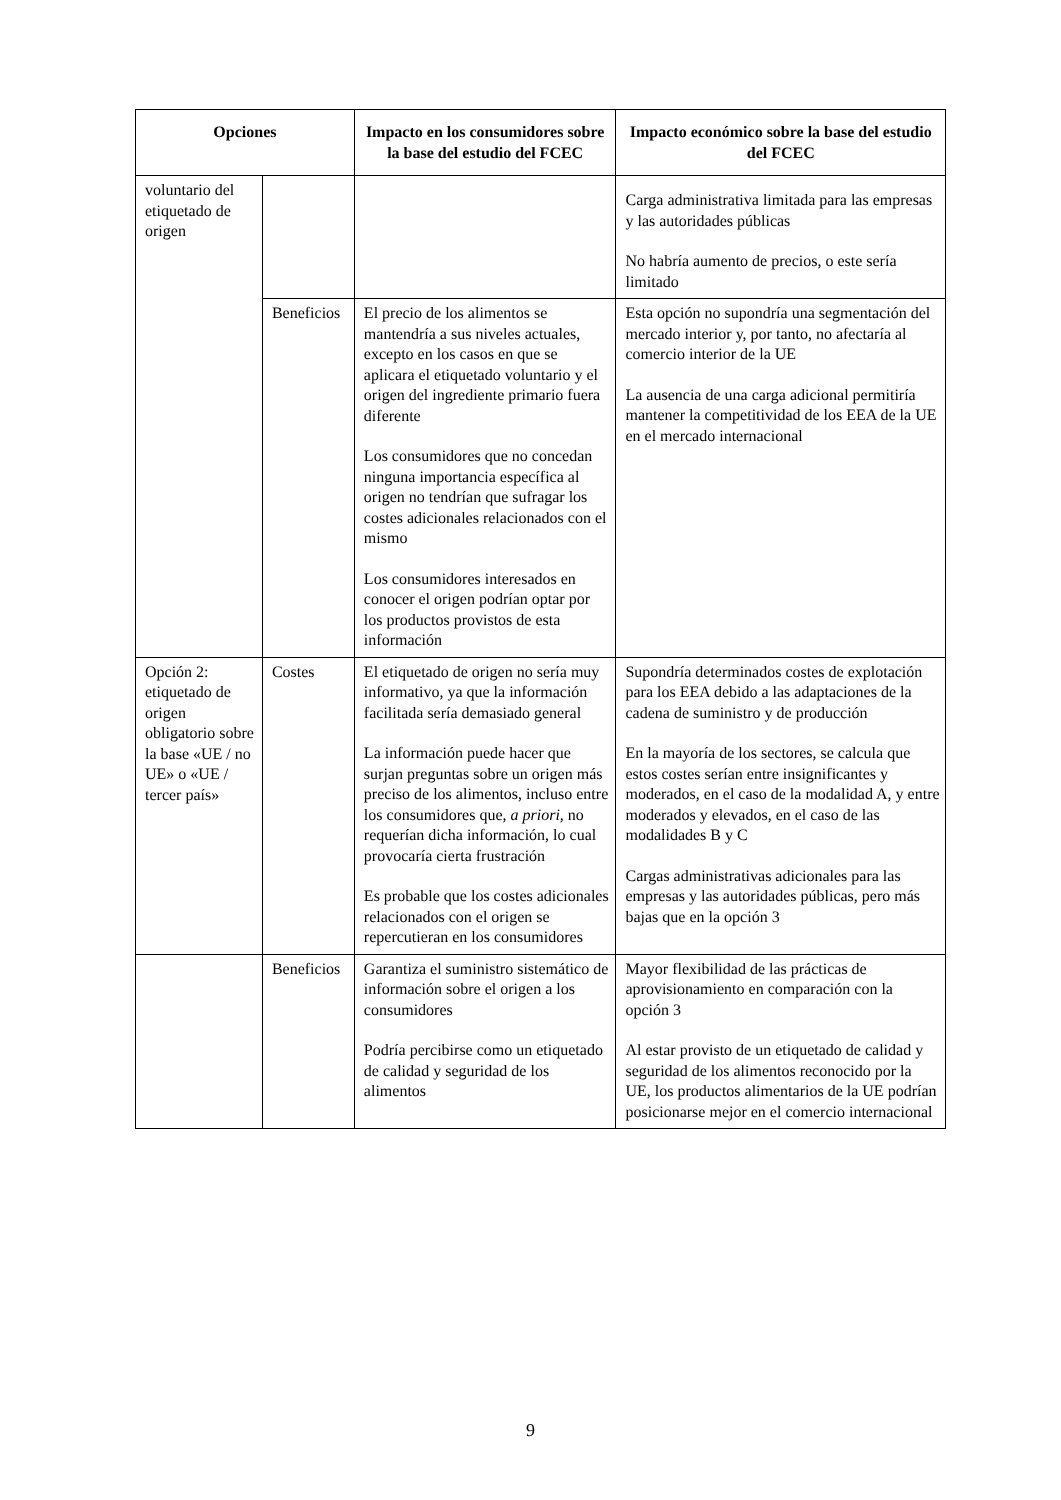| Opciones | | Impacto en los consumidores sobre la base del estudio del FCEC | Impacto económico sobre la base del estudio del FCEC |
| --- | --- | --- | --- |
| voluntario del etiquetado de origen | | | Carga administrativa limitada para las empresas y las autoridades públicas No habría aumento de precios, o este sería limitado |
| | Beneficios | El precio de los alimentos se mantendría a sus niveles actuales, excepto en los casos en que se aplicara el etiquetado voluntario y el origen del ingrediente primario fuera diferente Los consumidores que no concedan ninguna importancia específica al origen no tendrían que sufragar los costes adicionales relacionados con el mismo Los consumidores interesados en conocer el origen podrían optar por los productos provistos de esta información | Esta opción no supondría una segmentación del mercado interior y, por tanto, no afectaría al comercio interior de la UE La ausencia de una carga adicional permitiría mantener la competitividad de los EEA de la UE en el mercado internacional |
| Opción 2: etiquetado de origen obligatorio sobre la base «UE / no UE» o «UE / tercer país» | Costes | El etiquetado de origen no sería muy informativo, ya que la información facilitada sería demasiado general La información puede hacer que surjan preguntas sobre un origen más preciso de los alimentos, incluso entre los consumidores que, a priori, no requerían dicha información, lo cual provocaría cierta frustración Es probable que los costes adicionales relacionados con el origen se repercutieran en los consumidores | Supondría determinados costes de explotación para los EEA debido a las adaptaciones de la cadena de suministro y de producción En la mayoría de los sectores, se calcula que estos costes serían entre insignificantes y moderados, en el caso de la modalidad A, y entre moderados y elevados, en el caso de las modalidades B y C Cargas administrativas adicionales para las empresas y las autoridades públicas, pero más bajas que en la opción 3 |
| | Beneficios | Garantiza el suministro sistemático de información sobre el origen a los consumidores Podría percibirse como un etiquetado de calidad y seguridad de los alimentos | Mayor flexibilidad de las prácticas de aprovisionamiento en comparación con la opción 3 Al estar provisto de un etiquetado de calidad y seguridad de los alimentos reconocido por la UE, los productos alimentarios de la UE podrían posicionarse mejor en el comercio internacional |
9